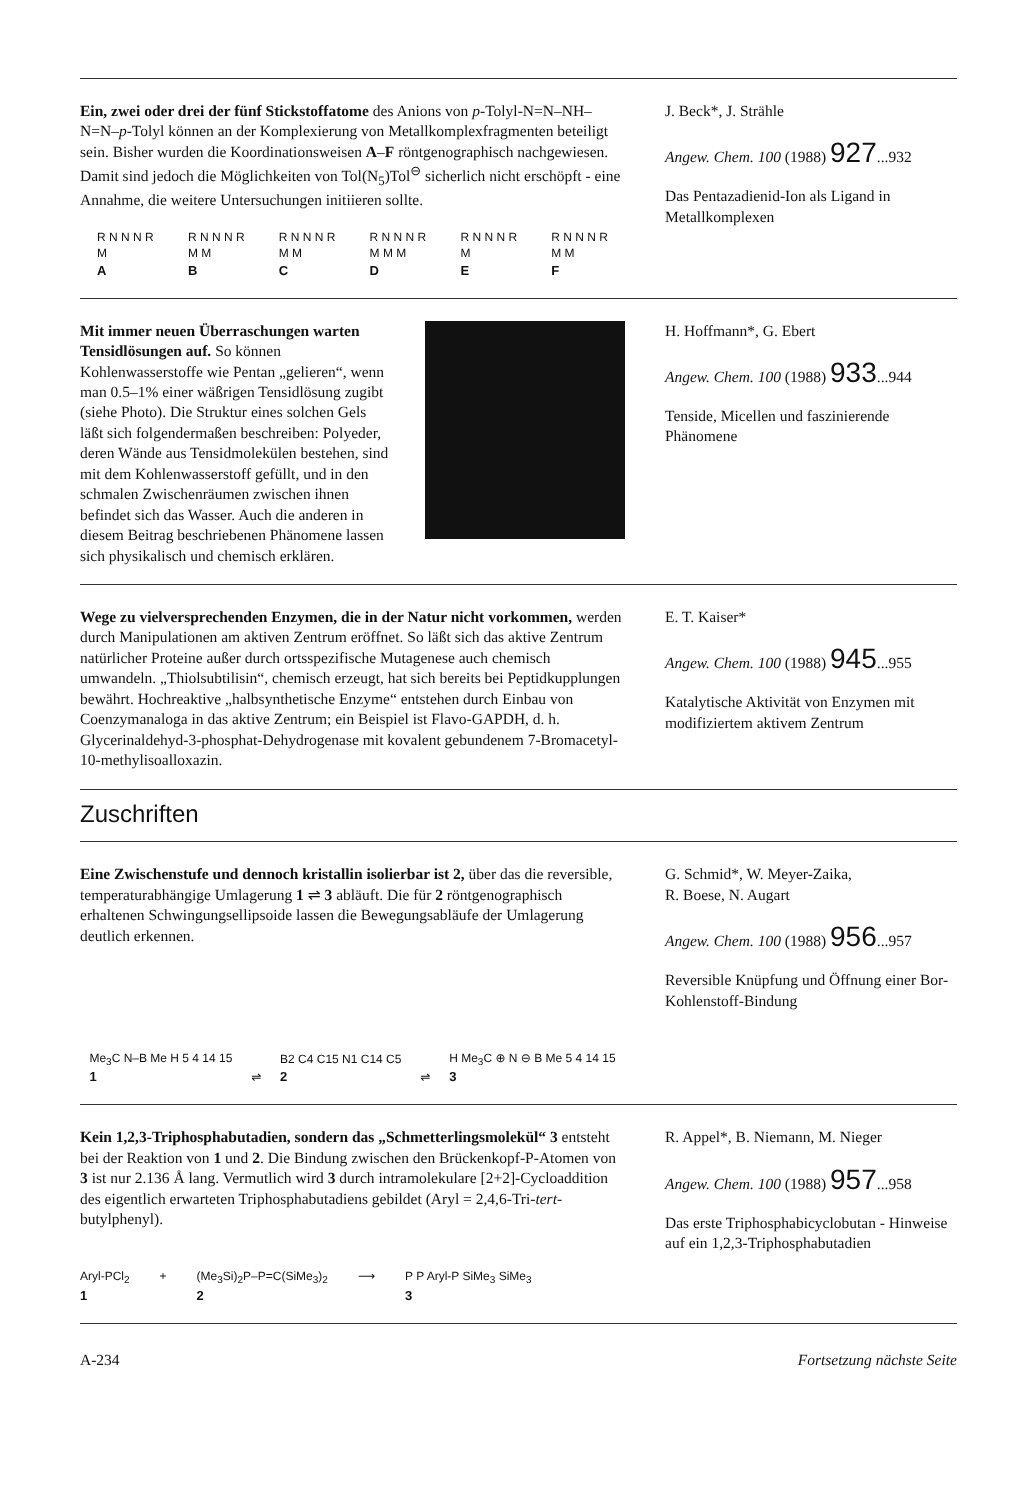Ein, zwei oder drei der fünf Stickstoffatome des Anions von p-Tolyl-N=N–NH–N=N–p-Tolyl können an der Komplexierung von Metallkomplexfragmenten beteiligt sein. Bisher wurden die Koordinationsweisen A–F röntgenographisch nachgewiesen. Damit sind jedoch die Möglichkeiten von Tol(N<sub>5</sub>)Tol<sup>⊖</sup> sicherlich nicht erschöpft - eine Annahme, die weitere Untersuchungen initiieren sollte.
R N N N R
M
A
R N N N R
M M
B
R N N N R
M M
C
R N N N R
M M M
D
R N N N R
M
E
R N N N R
M M
F
J. Beck*, J. Strähle
Angew. Chem. 100 (1988) 927...932
Das Pentazadienid-Ion als Ligand in Metallkomplexen
Mit immer neuen Überraschungen warten Tensidlösungen auf. So können Kohlenwasserstoffe wie Pentan „gelieren“, wenn man 0.5–1% einer wäßrigen Tensidlösung zugibt (siehe Photo). Die Struktur eines solchen Gels läßt sich folgendermaßen beschreiben: Polyeder, deren Wände aus Tensidmolekülen bestehen, sind mit dem Kohlenwasserstoff gefüllt, und in den schmalen Zwischenräumen zwischen ihnen befindet sich das Wasser. Auch die anderen in diesem Beitrag beschriebenen Phänomene lassen sich physikalisch und chemisch erklären.
H. Hoffmann*, G. Ebert
Angew. Chem. 100 (1988) 933...944
Tenside, Micellen und faszinierende Phänomene
Wege zu vielversprechenden Enzymen, die in der Natur nicht vorkommen, werden durch Manipulationen am aktiven Zentrum eröffnet. So läßt sich das aktive Zentrum natürlicher Proteine außer durch ortsspezifische Mutagenese auch chemisch umwandeln. „Thiolsubtilisin“, chemisch erzeugt, hat sich bereits bei Peptidkupplungen bewährt. Hochreaktive „halbsynthetische Enzyme“ entstehen durch Einbau von Coenzymanaloga in das aktive Zentrum; ein Beispiel ist Flavo-GAPDH, d. h. Glycerinaldehyd-3-phosphat-Dehydrogenase mit kovalent gebundenem 7-Bromacetyl-10-methylisoalloxazin.
E. T. Kaiser*
Angew. Chem. 100 (1988) 945...955
Katalytische Aktivität von Enzymen mit modifiziertem aktivem Zentrum
Zuschriften
Eine Zwischenstufe und dennoch kristallin isolierbar ist 2, über das die reversible, temperaturabhängige Umlagerung 1 ⇌ 3 abläuft. Die für 2 röntgenographisch erhaltenen Schwingungsellipsoide lassen die Bewegungsabläufe der Umlagerung deutlich erkennen.
Me<sub>3</sub>C N–B Me H 5 4 14 15
1
⇌
B2 C4 C15 N1 C14 C5
2
⇌
H Me<sub>3</sub>C ⊕ N ⊖ B Me 5 4 14 15
3
G. Schmid*, W. Meyer-Zaika,
R. Boese, N. Augart
Angew. Chem. 100 (1988) 956...957
Reversible Knüpfung und Öffnung einer Bor-Kohlenstoff-Bindung
Kein 1,2,3-Triphosphabutadien, sondern das „Schmetterlingsmolekül“ 3 entsteht bei der Reaktion von 1 und 2. Die Bindung zwischen den Brückenkopf-P-Atomen von 3 ist nur 2.136 Å lang. Vermutlich wird 3 durch intramolekulare [2+2]-Cycloaddition des eigentlich erwarteten Triphosphabutadiens gebildet (Aryl = 2,4,6-Tri-tert-butylphenyl).
Aryl-PCl<sub>2</sub>
1
+ (Me<sub>3</sub>Si)<sub>2</sub>P–P=C(SiMe<sub>3</sub>)<sub>2</sub>
2
⟶ P P Aryl-P SiMe<sub>3</sub> SiMe<sub>3</sub>
3
R. Appel*, B. Niemann, M. Nieger
Angew. Chem. 100 (1988) 957...958
Das erste Triphosphabicyclobutan - Hinweise auf ein 1,2,3-Triphosphabutadien
A-234 Fortsetzung nächste Seite